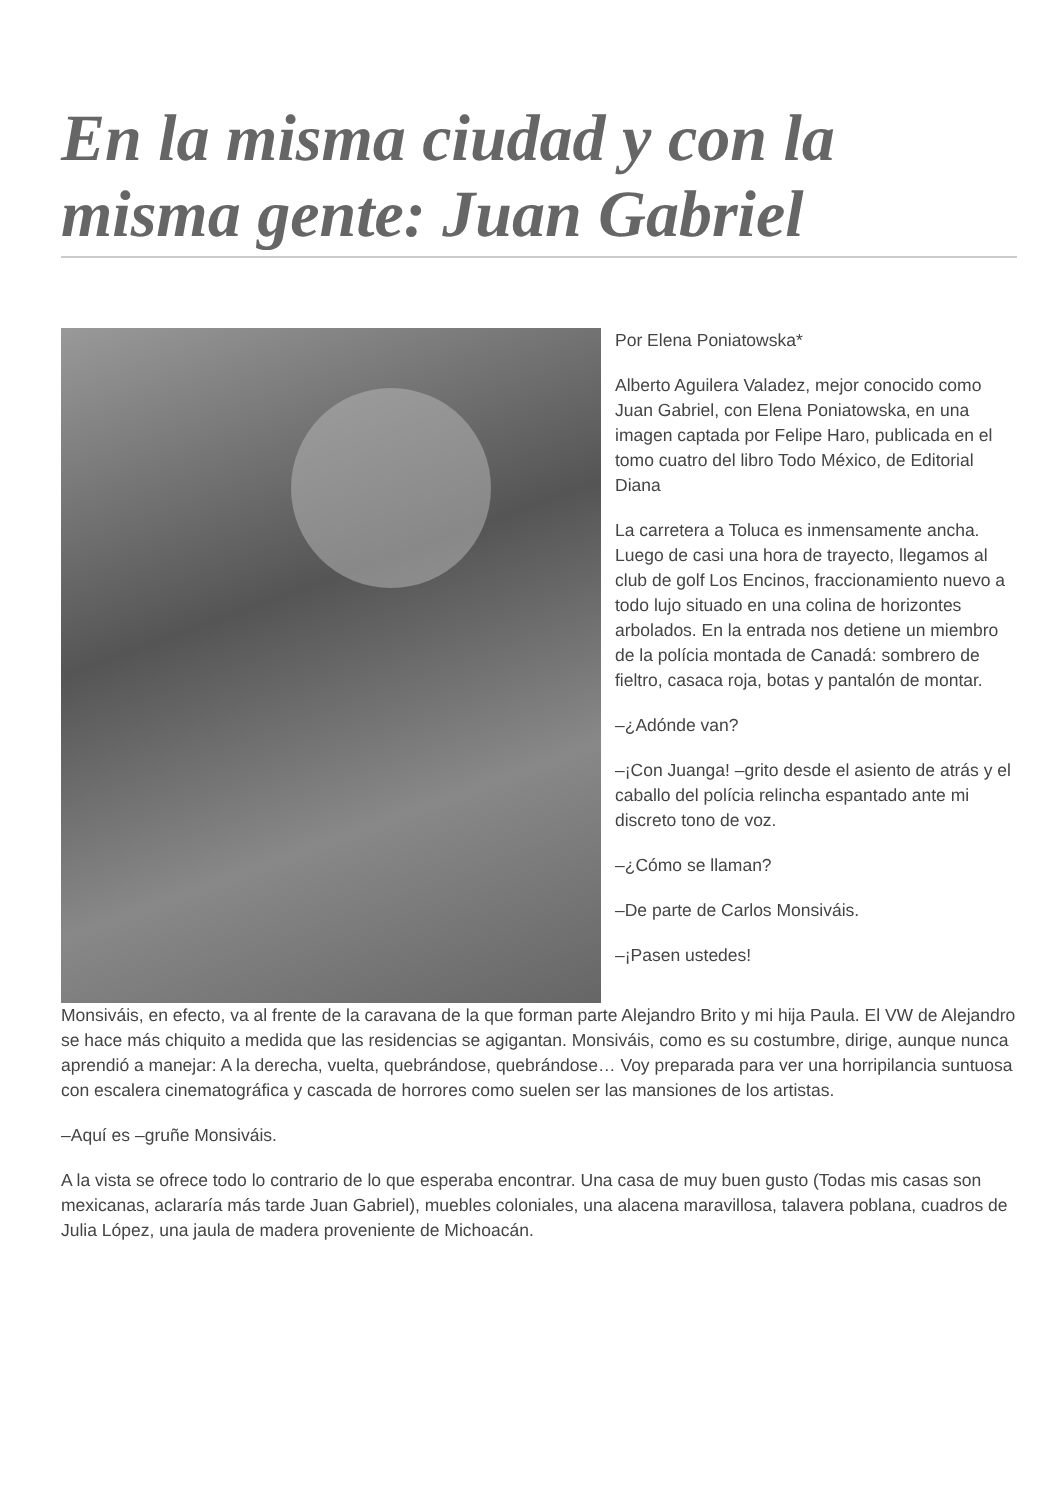En la misma ciudad y con la misma gente: Juan Gabriel
Por Elena Poniatowska*
Alberto Aguilera Valadez, mejor conocido como Juan Gabriel, con Elena Poniatowska, en una imagen captada por Felipe Haro, publicada en el tomo cuatro del libro Todo México, de Editorial Diana
La carretera a Toluca es inmensamente ancha. Luego de casi una hora de trayecto, llegamos al club de golf Los Encinos, fraccionamiento nuevo a todo lujo situado en una colina de horizontes arbolados. En la entrada nos detiene un miembro de la polícia montada de Canadá: sombrero de fieltro, casaca roja, botas y pantalón de montar.
–¿Adónde van?
–¡Con Juanga! –grito desde el asiento de atrás y el caballo del polícia relincha espantado ante mi discreto tono de voz.
–¿Cómo se llaman?
–De parte de Carlos Monsiváis.
–¡Pasen ustedes!
Monsiváis, en efecto, va al frente de la caravana de la que forman parte Alejandro Brito y mi hija Paula. El VW de Alejandro se hace más chiquito a medida que las residencias se agigantan. Monsiváis, como es su costumbre, dirige, aunque nunca aprendió a manejar: A la derecha, vuelta, quebrándose, quebrándose… Voy preparada para ver una horripilancia suntuosa con escalera cinematográfica y cascada de horrores como suelen ser las mansiones de los artistas.
–Aquí es –gruñe Monsiváis.
A la vista se ofrece todo lo contrario de lo que esperaba encontrar. Una casa de muy buen gusto (Todas mis casas son mexicanas, aclararía más tarde Juan Gabriel), muebles coloniales, una alacena maravillosa, talavera poblana, cuadros de Julia López, una jaula de madera proveniente de Michoacán.